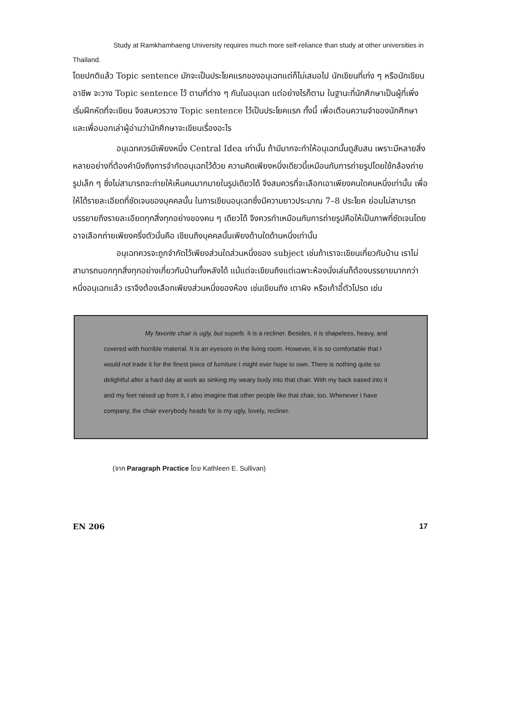Study at Ramkhamhaeng University requires much more self-reliance than study at other universities in Thailand.
โดยปกติแล้ว Topic sentence มักจะเป็นประโยคแรกของอนุเฉทแต่ก็ไม่เสมอไป นักเขียนที่เก่ง ๆ หรือนักเขียนอาชีพ จะวาง Topic sentence ไว้ ตามที่ต่าง ๆ กันในอนุเฉท แต่อย่างไรก็ตาม ในฐานะที่นักศึกษาเป็นผู้ที่เพิ่งเริ่มฝึกหัดที่จะเขียน จึงสมควรวาง Topic sentence ไว้เป็นประโยคแรก ทั้งนี้ เพื่อเตือนความจำของนักศึกษา และเพื่อบอกเล่าผู้อ่านว่านักศึกษาจะเขียนเรื่องอะไร
อนุเฉทควรมีเพียงหนึ่ง Central Idea เท่านั้น ถ้ามีมากจะทำให้อนุเฉทนั้นดูสับสน เพราะมีหลายสิ่งหลายอย่างที่ต้องคำนึงถึงการจำกัดอนุเฉทไว้ด้วย ความคิดเพียงหนึ่งเดียวนี้เหมือนกับการถ่ายรูปโดยใช้กล้องถ่ายรูปเล็ก ๆ ซึ่งไม่สามารถจะถ่ายให้เห็นคนมากมายในรูปเดียวได้ จึงสมควรที่จะเลือกเอาเพียงคนใดคนหนึ่งเท่านั้น เพื่อให้ได้รายละเอียดที่ชัดเจนของบุคคลนั้น ในการเขียนอนุเฉทซึ่งมีความยาวประมาณ 7–8 ประโยค ย่อมไม่สามารถบรรยายถึงรายละเอียดทุกสิ่งทุกอย่างของคน ๆ เดียวได้ จึงควรทำเหมือนกับการถ่ายรูปคือให้เป็นภาพที่ชัดเจนโดยอาจเลือกถ่ายเพียงครึ่งตัวนั่นคือ เขียนถึงบุคคลนั้นเพียงด้านใดด้านหนึ่งเท่านั้น
อนุเฉทควรจะถูกจำกัดไว้เพียงส่วนใดส่วนหนึ่งของ subject เช่นถ้าเราจะเขียนเกี่ยวกับบ้าน เราไม่สามารถบอกทุกสิ่งทุกอย่างเกี่ยวกับบ้านทั้งหลังได้ แม้แต่จะเขียนถึงแต่เฉพาะห้องนั่งเล่นก็ต้องบรรยายมากกว่าหนึ่งอนุเฉทแล้ว เราจึงต้องเลือกเพียงส่วนหนึ่งของห้อง เช่นเขียนถึง เตาผิง หรือเก้าอี้ตัวโปรด เช่น
My favorite chair is ugly, but superb. It is a recliner. Besides, it is shapeless, heavy, and covered with horrible material. It is an eyesore in the living room. However, it is so comfortable that I would not trade it for the finest piece of furniture I might ever hope to own. There is nothing quite so delightful after a hard day at work as sinking my weary body into that chair. With my back eased into it and my feet raised up from it, I also imagine that other people like that chair, too. Whenever I have company, the chair everybody heads for is my ugly, lovely, recliner.
(จาก Paragraph Practice โดย Kathleen E. Sullivan)
EN 206 17